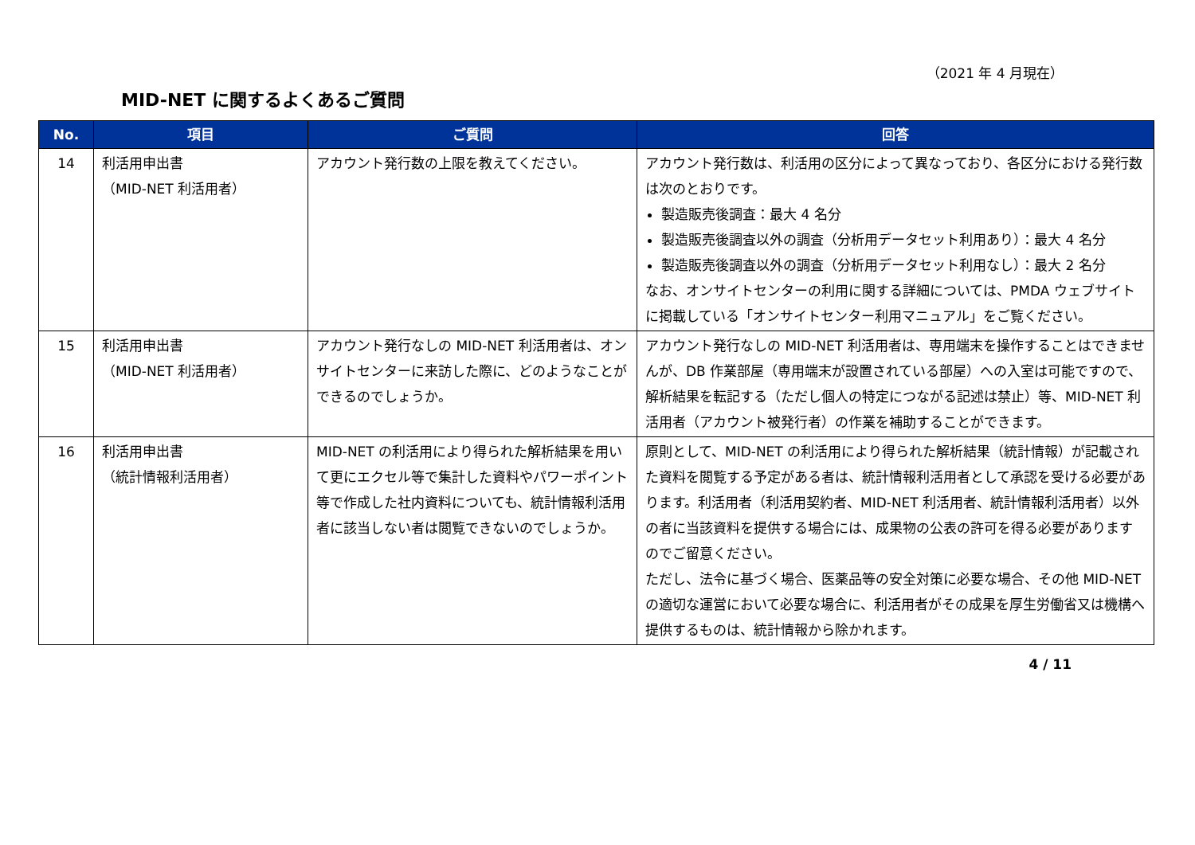（2021 年 4 月現在）
MID-NET に関するよくあるご質問
| No. | 項目 | ご質問 | 回答 |
| --- | --- | --- | --- |
| 14 | 利活用申出書 （MID-NET 利活用者） | アカウント発行数の上限を教えてください。 | アカウント発行数は、利活用の区分によって異なっており、各区分における発行数は次のとおりです。 製造販売後調査：最大 4 名分 製造販売後調査以外の調査（分析用データセット利用あり）：最大 4 名分 製造販売後調査以外の調査（分析用データセット利用なし）：最大 2 名分 なお、オンサイトセンターの利用に関する詳細については、PMDA ウェブサイトに掲載している「オンサイトセンター利用マニュアル」をご覧ください。 |
| 15 | 利活用申出書 （MID-NET 利活用者） | アカウント発行なしの MID-NET 利活用者は、オンサイトセンターに来訪した際に、どのようなことができるのでしょうか。 | アカウント発行なしの MID-NET 利活用者は、専用端末を操作することはできませんが、DB 作業部屋（専用端末が設置されている部屋）への入室は可能ですので、解析結果を転記する（ただし個人の特定につながる記述は禁止）等、MID-NET 利活用者（アカウント被発行者）の作業を補助することができます。 |
| 16 | 利活用申出書 （統計情報利活用者） | MID-NET の利活用により得られた解析結果を用いて更にエクセル等で集計した資料やパワーポイント等で作成した社内資料についても、統計情報利活用者に該当しない者は閲覧できないのでしょうか。 | 原則として、MID-NET の利活用により得られた解析結果（統計情報）が記載された資料を閲覧する予定がある者は、統計情報利活用者として承認を受ける必要があります。利活用者（利活用契約者、MID-NET 利活用者、統計情報利活用者）以外の者に当該資料を提供する場合には、成果物の公表の許可を得る必要がありますのでご留意ください。 ただし、法令に基づく場合、医薬品等の安全対策に必要な場合、その他 MID-NET の適切な運営において必要な場合に、利活用者がその成果を厚生労働省又は機構へ提供するものは、統計情報から除かれます。 |
4 / 11